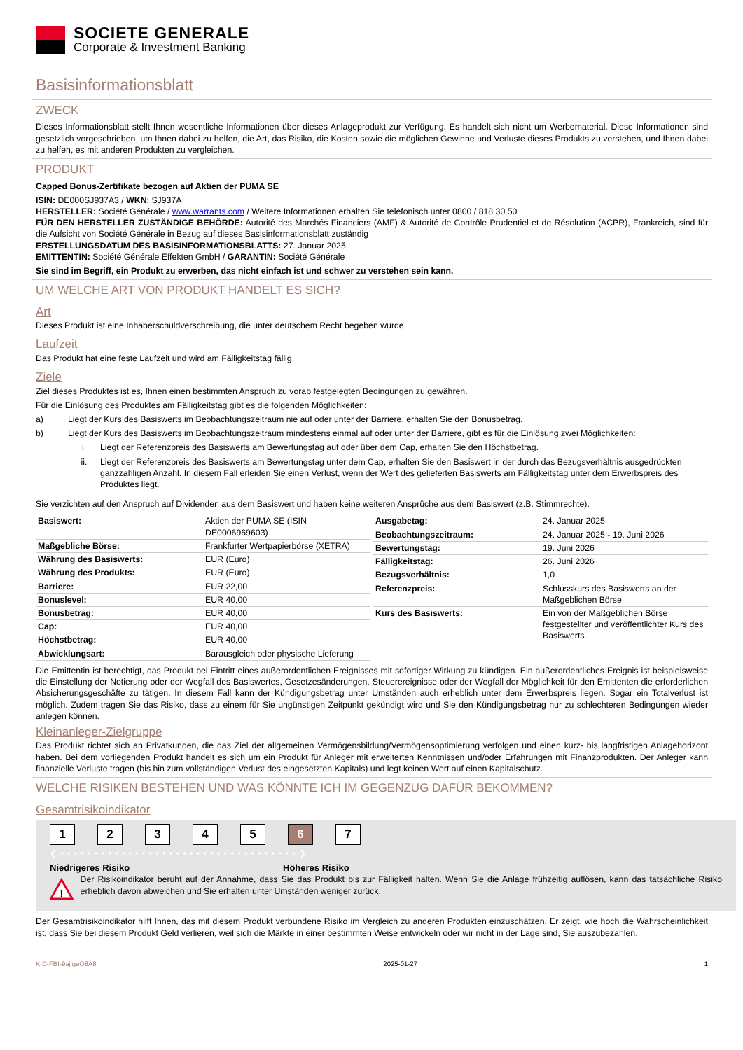SOCIETE GENERALE
Corporate & Investment Banking
Basisinformationsblatt
ZWECK
Dieses Informationsblatt stellt Ihnen wesentliche Informationen über dieses Anlageprodukt zur Verfügung. Es handelt sich nicht um Werbematerial. Diese Informationen sind gesetzlich vorgeschrieben, um Ihnen dabei zu helfen, die Art, das Risiko, die Kosten sowie die möglichen Gewinne und Verluste dieses Produkts zu verstehen, und Ihnen dabei zu helfen, es mit anderen Produkten zu vergleichen.
PRODUKT
Capped Bonus-Zertifikate bezogen auf Aktien der PUMA SE
ISIN: DE000SJ937A3 / WKN: SJ937A
HERSTELLER: Société Générale / www.warrants.com / Weitere Informationen erhalten Sie telefonisch unter 0800 / 818 30 50
FÜR DEN HERSTELLER ZUSTÄNDIGE BEHÖRDE: Autorité des Marchés Financiers (AMF) & Autorité de Contrôle Prudentiel et de Résolution (ACPR), Frankreich, sind für die Aufsicht von Société Générale in Bezug auf dieses Basisinformationsblatt zuständig
ERSTELLUNGSDATUM DES BASISINFORMATIONSBLATTS: 27. Januar 2025
EMITTENTIN: Société Générale Effekten GmbH / GARANTIN: Société Générale
Sie sind im Begriff, ein Produkt zu erwerben, das nicht einfach ist und schwer zu verstehen sein kann.
UM WELCHE ART VON PRODUKT HANDELT ES SICH?
Art
Dieses Produkt ist eine Inhaberschuldverschreibung, die unter deutschem Recht begeben wurde.
Laufzeit
Das Produkt hat eine feste Laufzeit und wird am Fälligkeitstag fällig.
Ziele
Ziel dieses Produktes ist es, Ihnen einen bestimmten Anspruch zu vorab festgelegten Bedingungen zu gewähren.
Für die Einlösung des Produktes am Fälligkeitstag gibt es die folgenden Möglichkeiten:
a) Liegt der Kurs des Basiswerts im Beobachtungszeitraum nie auf oder unter der Barriere, erhalten Sie den Bonusbetrag.
b) Liegt der Kurs des Basiswerts im Beobachtungszeitraum mindestens einmal auf oder unter der Barriere, gibt es für die Einlösung zwei Möglichkeiten:
i. Liegt der Referenzpreis des Basiswerts am Bewertungstag auf oder über dem Cap, erhalten Sie den Höchstbetrag.
ii. Liegt der Referenzpreis des Basiswerts am Bewertungstag unter dem Cap, erhalten Sie den Basiswert in der durch das Bezugsverhältnis ausgedrückten ganzzahligen Anzahl. In diesem Fall erleiden Sie einen Verlust, wenn der Wert des gelieferten Basiswerts am Fälligkeitstag unter dem Erwerbspreis des Produktes liegt.
Sie verzichten auf den Anspruch auf Dividenden aus dem Basiswert und haben keine weiteren Ansprüche aus dem Basiswert (z.B. Stimmrechte).
| Basiswert: | Aktien der PUMA SE (ISIN DE0006969603) |
| Maßgebliche Börse: | Frankfurter Wertpapierbörse (XETRA) |
| Währung des Basiswerts: | EUR (Euro) |
| Währung des Produkts: | EUR (Euro) |
| Barriere: | EUR 22,00 |
| Bonuslevel: | EUR 40,00 |
| Bonusbetrag: | EUR 40,00 |
| Cap: | EUR 40,00 |
| Höchstbetrag: | EUR 40,00 |
| Abwicklungsart: | Barausgleich oder physische Lieferung |
| Ausgabetag: | 24. Januar 2025 |
| Beobachtungszeitraum: | 24. Januar 2025 - 19. Juni 2026 |
| Bewertungstag: | 19. Juni 2026 |
| Fälligkeitstag: | 26. Juni 2026 |
| Bezugsverhältnis: | 1,0 |
| Referenzpreis: | Schlusskurs des Basiswerts an der Maßgeblichen Börse |
| Kurs des Basiswerts: | Ein von der Maßgeblichen Börse festgestellter und veröffentlichter Kurs des Basiswerts. |
Die Emittentin ist berechtigt, das Produkt bei Eintritt eines außerordentlichen Ereignisses mit sofortiger Wirkung zu kündigen. Ein außerordentliches Ereignis ist beispielsweise die Einstellung der Notierung oder der Wegfall des Basiswertes, Gesetzesänderungen, Steuerereignisse oder der Wegfall der Möglichkeit für den Emittenten die erforderlichen Absicherungsgeschäfte zu tätigen. In diesem Fall kann der Kündigungsbetrag unter Umständen auch erheblich unter dem Erwerbspreis liegen. Sogar ein Totalverlust ist möglich. Zudem tragen Sie das Risiko, dass zu einem für Sie ungünstigen Zeitpunkt gekündigt wird und Sie den Kündigungsbetrag nur zu schlechteren Bedingungen wieder anlegen können.
Kleinanleger-Zielgruppe
Das Produkt richtet sich an Privatkunden, die das Ziel der allgemeinen Vermögensbildung/Vermögensoptimierung verfolgen und einen kurz- bis langfristigen Anlagehorizont haben. Bei dem vorliegenden Produkt handelt es sich um ein Produkt für Anleger mit erweiterten Kenntnissen und/oder Erfahrungen mit Finanzprodukten. Der Anleger kann finanzielle Verluste tragen (bis hin zum vollständigen Verlust des eingesetzten Kapitals) und legt keinen Wert auf einen Kapitalschutz.
WELCHE RISIKEN BESTEHEN UND WAS KÖNNTE ICH IM GEGENZUG DAFÜR BEKOMMEN?
Gesamtrisikoindikator
1 2 3 4 5 6 7
❮ • • • • • • • • • • • • • • • • • • • • • • • • • • • • • • • • • • • ❯
Niedrigeres Risiko Höheres Risiko
!
Der Risikoindikator beruht auf der Annahme, dass Sie das Produkt bis zur Fälligkeit halten. Wenn Sie die Anlage frühzeitig auflösen, kann das tatsächliche Risiko erheblich davon abweichen und Sie erhalten unter Umständen weniger zurück.
Der Gesamtrisikoindikator hilft Ihnen, das mit diesem Produkt verbundene Risiko im Vergleich zu anderen Produkten einzuschätzen. Er zeigt, wie hoch die Wahrscheinlichkeit ist, dass Sie bei diesem Produkt Geld verlieren, weil sich die Märkte in einer bestimmten Weise entwickeln oder wir nicht in der Lage sind, Sie auszubezahlen.
KID-FBI-9ajjgeO8A8 2025-01-27 1